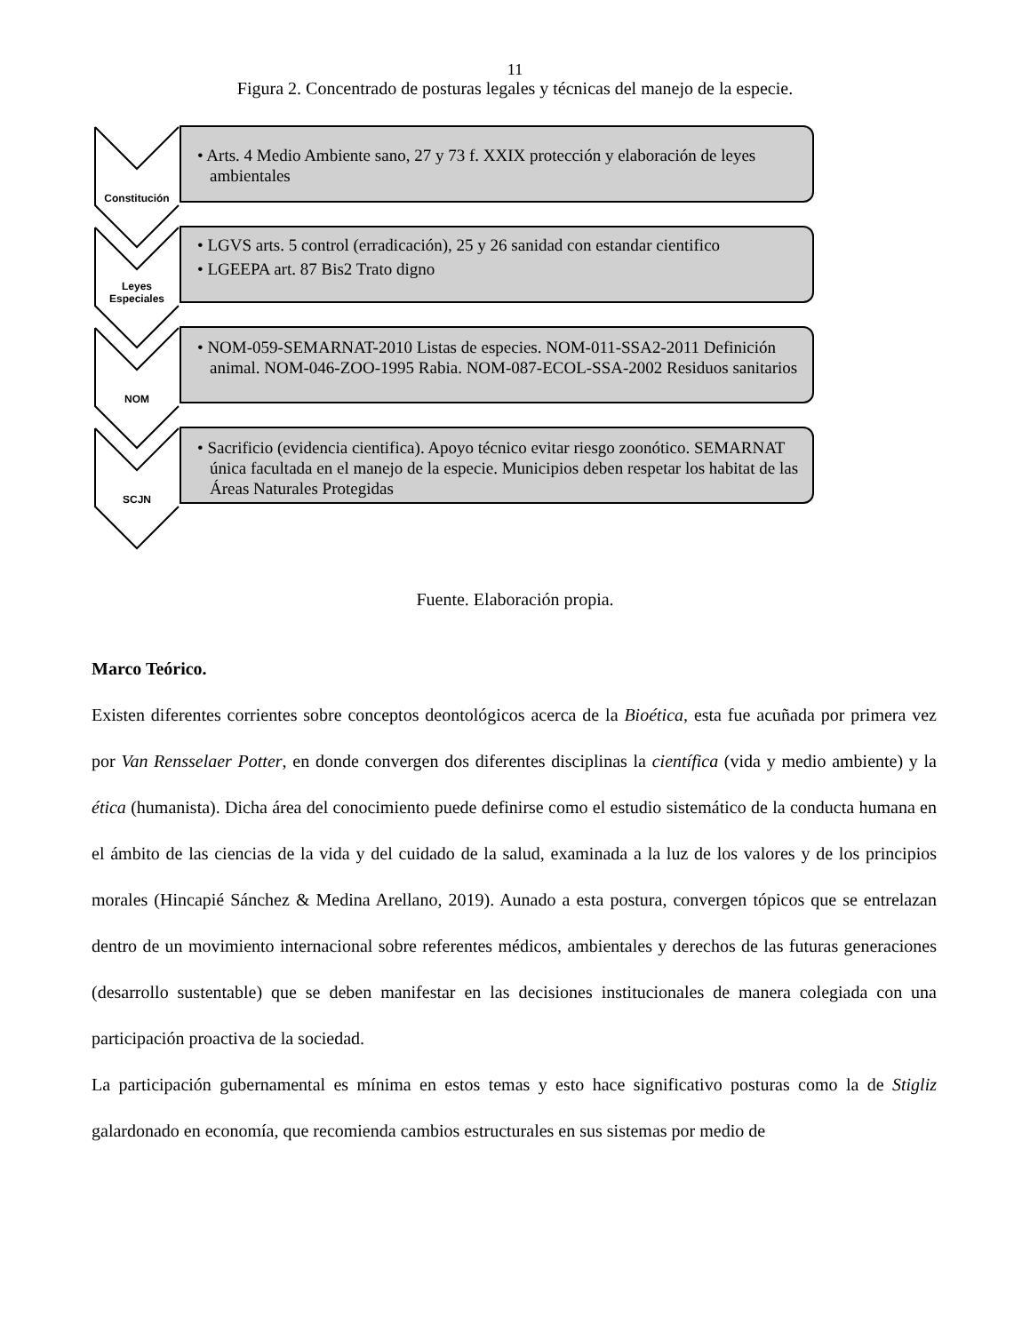11
Figura 2. Concentrado de posturas legales y técnicas del manejo de la especie.
Constitución
• Arts. 4 Medio Ambiente sano, 27 y 73 f. XXIX protección y elaboración de leyes ambientales
Leyes Especiales
• LGVS arts. 5 control (erradicación), 25 y 26 sanidad con estandar cientifico
• LGEEPA art. 87 Bis2 Trato digno
NOM
• NOM-059-SEMARNAT-2010 Listas de especies. NOM-011-SSA2-2011 Definición animal. NOM-046-ZOO-1995 Rabia. NOM-087-ECOL-SSA-2002 Residuos sanitarios
SCJN
• Sacrificio (evidencia cientifica). Apoyo técnico evitar riesgo zoonótico. SEMARNAT única facultada en el manejo de la especie. Municipios deben respetar los habitat de las Áreas Naturales Protegidas
Fuente. Elaboración propia.
Marco Teórico.
Existen diferentes corrientes sobre conceptos deontológicos acerca de la Bioética, esta fue acuñada por primera vez por Van Rensselaer Potter, en donde convergen dos diferentes disciplinas la científica (vida y medio ambiente) y la ética (humanista). Dicha área del conocimiento puede definirse como el estudio sistemático de la conducta humana en el ámbito de las ciencias de la vida y del cuidado de la salud, examinada a la luz de los valores y de los principios morales (Hincapié Sánchez & Medina Arellano, 2019). Aunado a esta postura, convergen tópicos que se entrelazan dentro de un movimiento internacional sobre referentes médicos, ambientales y derechos de las futuras generaciones (desarrollo sustentable) que se deben manifestar en las decisiones institucionales de manera colegiada con una participación proactiva de la sociedad.
La participación gubernamental es mínima en estos temas y esto hace significativo posturas como la de Stigliz galardonado en economía, que recomienda cambios estructurales en sus sistemas por medio de